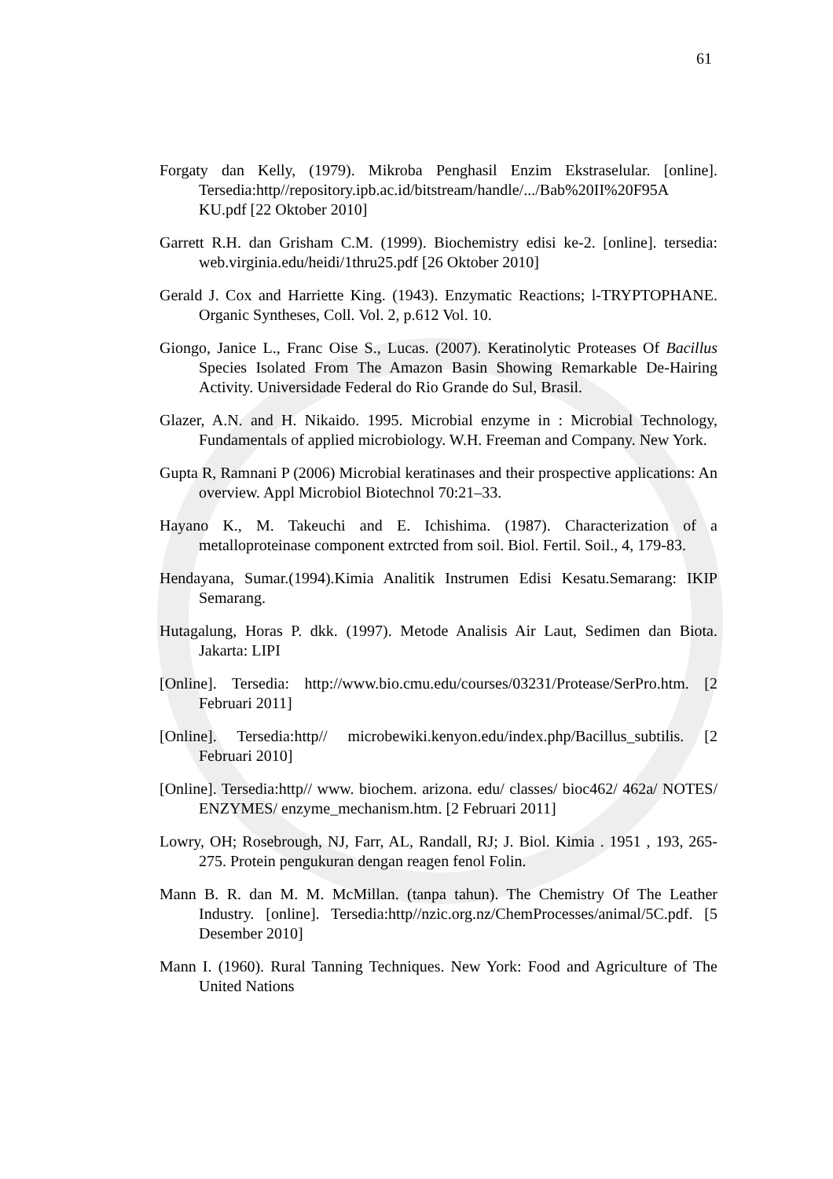61
Forgaty dan Kelly, (1979). Mikroba Penghasil Enzim Ekstraselular. [online]. Tersedia:http//repository.ipb.ac.id/bitstream/handle/.../Bab%20II%20F95A KU.pdf [22 Oktober 2010]
Garrett R.H. dan Grisham C.M. (1999). Biochemistry edisi ke-2. [online]. tersedia: web.virginia.edu/heidi/1thru25.pdf [26 Oktober 2010]
Gerald J. Cox and Harriette King. (1943). Enzymatic Reactions; l-TRYPTOPHANE. Organic Syntheses, Coll. Vol. 2, p.612 Vol. 10.
Giongo, Janice L., Franc Oise S., Lucas. (2007). Keratinolytic Proteases Of Bacillus Species Isolated From The Amazon Basin Showing Remarkable De-Hairing Activity. Universidade Federal do Rio Grande do Sul, Brasil.
Glazer, A.N. and H. Nikaido. 1995. Microbial enzyme in : Microbial Technology, Fundamentals of applied microbiology. W.H. Freeman and Company. New York.
Gupta R, Ramnani P (2006) Microbial keratinases and their prospective applications: An overview. Appl Microbiol Biotechnol 70:21–33.
Hayano K., M. Takeuchi and E. Ichishima. (1987). Characterization of a metalloproteinase component extrcted from soil. Biol. Fertil. Soil., 4, 179-83.
Hendayana, Sumar.(1994).Kimia Analitik Instrumen Edisi Kesatu.Semarang: IKIP Semarang.
Hutagalung, Horas P. dkk. (1997). Metode Analisis Air Laut, Sedimen dan Biota. Jakarta: LIPI
[Online]. Tersedia: http://www.bio.cmu.edu/courses/03231/Protease/SerPro.htm. [2 Februari 2011]
[Online]. Tersedia:http// microbewiki.kenyon.edu/index.php/Bacillus_subtilis. [2 Februari 2010]
[Online]. Tersedia:http// www. biochem. arizona. edu/ classes/ bioc462/ 462a/ NOTES/ ENZYMES/ enzyme_mechanism.htm. [2 Februari 2011]
Lowry, OH; Rosebrough, NJ, Farr, AL, Randall, RJ; J. Biol. Kimia . 1951 , 193, 265-275. Protein pengukuran dengan reagen fenol Folin.
Mann B. R. dan M. M. McMillan. (tanpa tahun). The Chemistry Of The Leather Industry. [online]. Tersedia:http//nzic.org.nz/ChemProcesses/animal/5C.pdf. [5 Desember 2010]
Mann I. (1960). Rural Tanning Techniques. New York: Food and Agriculture of The United Nations